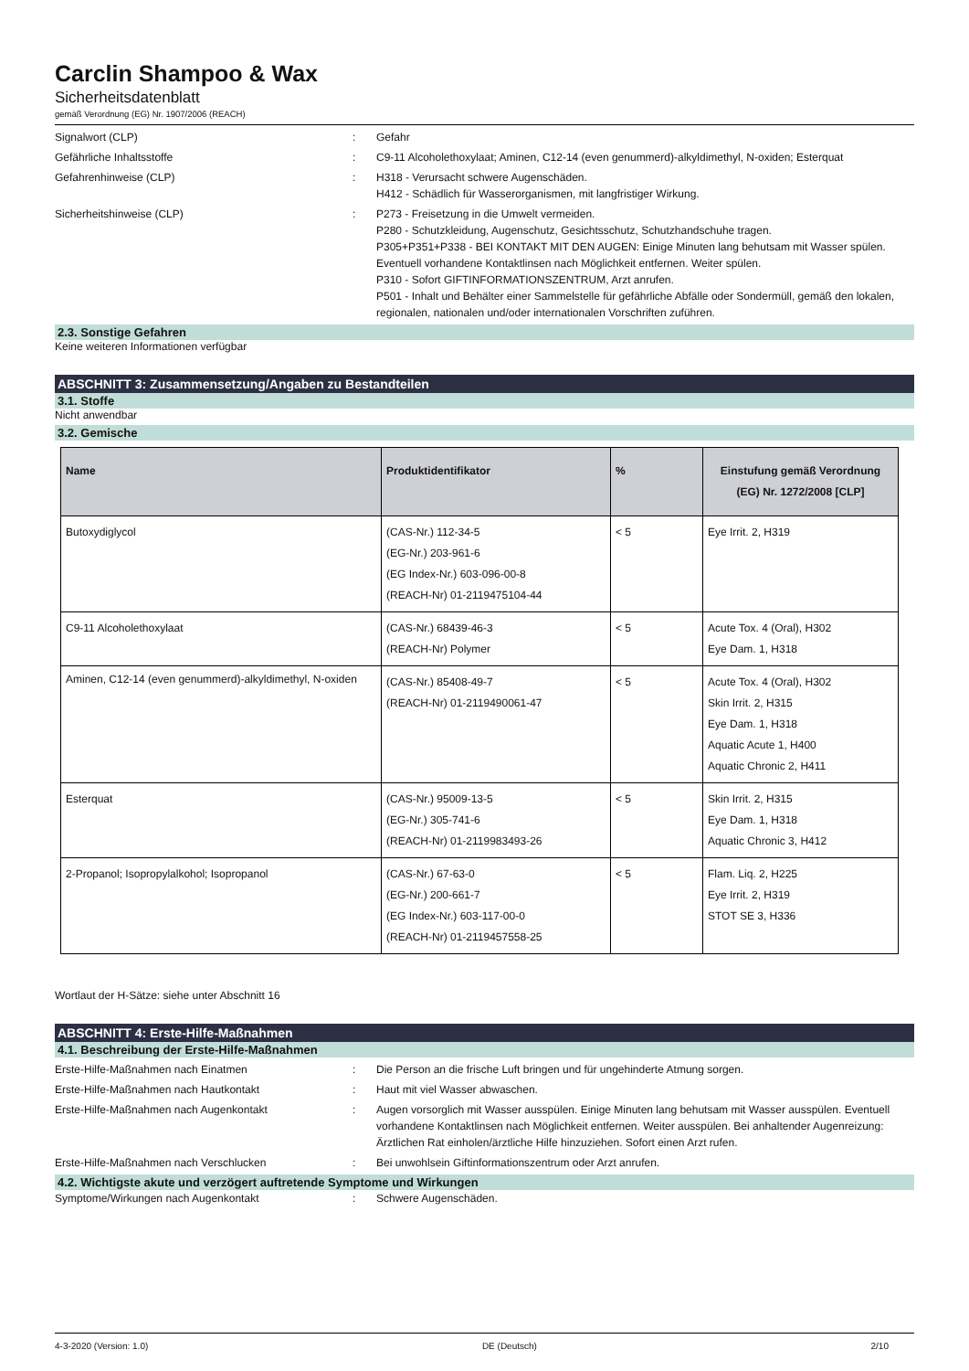Carclin Shampoo & Wax
Sicherheitsdatenblatt
gemäß Verordnung (EG) Nr. 1907/2006 (REACH)
Signalwort (CLP) : Gefahr
Gefährliche Inhaltsstoffe : C9-11 Alcoholethoxylaat; Aminen, C12-14 (even genummerd)-alkyldimethyl, N-oxiden; Esterquat
Gefahrenhinweise (CLP) : H318 - Verursacht schwere Augenschäden.
H412 - Schädlich für Wasserorganismen, mit langfristiger Wirkung.
Sicherheitshinweise (CLP) : P273 - Freisetzung in die Umwelt vermeiden.
P280 - Schutzkleidung, Augenschutz, Gesichtsschutz, Schutzhandschuhe tragen.
P305+P351+P338 - BEI KONTAKT MIT DEN AUGEN: Einige Minuten lang behutsam mit Wasser spülen. Eventuell vorhandene Kontaktlinsen nach Möglichkeit entfernen. Weiter spülen.
P310 - Sofort GIFTINFORMATIONSZENTRUM, Arzt anrufen.
P501 - Inhalt und Behälter einer Sammelstelle für gefährliche Abfälle oder Sondermüll, gemäß den lokalen, regionalen, nationalen und/oder internationalen Vorschriften zuführen.
2.3. Sonstige Gefahren
Keine weiteren Informationen verfügbar
ABSCHNITT 3: Zusammensetzung/Angaben zu Bestandteilen
3.1. Stoffe
Nicht anwendbar
3.2. Gemische
| Name | Produktidentifikator | % | Einstufung gemäß Verordnung (EG) Nr. 1272/2008 [CLP] |
| --- | --- | --- | --- |
| Butoxydiglycol | (CAS-Nr.) 112-34-5 (EG-Nr.) 203-961-6 (EG Index-Nr.) 603-096-00-8 (REACH-Nr) 01-2119475104-44 | < 5 | Eye Irrit. 2, H319 |
| C9-11 Alcoholethoxylaat | (CAS-Nr.) 68439-46-3 (REACH-Nr) Polymer | < 5 | Acute Tox. 4 (Oral), H302 Eye Dam. 1, H318 |
| Aminen, C12-14 (even genummerd)-alkyldimethyl, N-oxiden | (CAS-Nr.) 85408-49-7 (REACH-Nr) 01-2119490061-47 | < 5 | Acute Tox. 4 (Oral), H302 Skin Irrit. 2, H315 Eye Dam. 1, H318 Aquatic Acute 1, H400 Aquatic Chronic 2, H411 |
| Esterquat | (CAS-Nr.) 95009-13-5 (EG-Nr.) 305-741-6 (REACH-Nr) 01-2119983493-26 | < 5 | Skin Irrit. 2, H315 Eye Dam. 1, H318 Aquatic Chronic 3, H412 |
| 2-Propanol; Isopropylalkohol; Isopropanol | (CAS-Nr.) 67-63-0 (EG-Nr.) 200-661-7 (EG Index-Nr.) 603-117-00-0 (REACH-Nr) 01-2119457558-25 | < 5 | Flam. Liq. 2, H225 Eye Irrit. 2, H319 STOT SE 3, H336 |
Wortlaut der H-Sätze: siehe unter Abschnitt 16
ABSCHNITT 4: Erste-Hilfe-Maßnahmen
4.1. Beschreibung der Erste-Hilfe-Maßnahmen
Erste-Hilfe-Maßnahmen nach Einatmen : Die Person an die frische Luft bringen und für ungehinderte Atmung sorgen.
Erste-Hilfe-Maßnahmen nach Hautkontakt : Haut mit viel Wasser abwaschen.
Erste-Hilfe-Maßnahmen nach Augenkontakt : Augen vorsorglich mit Wasser ausspülen. Einige Minuten lang behutsam mit Wasser ausspülen. Eventuell vorhandene Kontaktlinsen nach Möglichkeit entfernen. Weiter ausspülen. Bei anhaltender Augenreizung: Ärztlichen Rat einholen/ärztliche Hilfe hinzuziehen. Sofort einen Arzt rufen.
Erste-Hilfe-Maßnahmen nach Verschlucken : Bei unwohlsein Giftinformationszentrum oder Arzt anrufen.
4.2. Wichtigste akute und verzögert auftretende Symptome und Wirkungen
Symptome/Wirkungen nach Augenkontakt : Schwere Augenschäden.
4-3-2020 (Version: 1.0) DE (Deutsch) 2/10